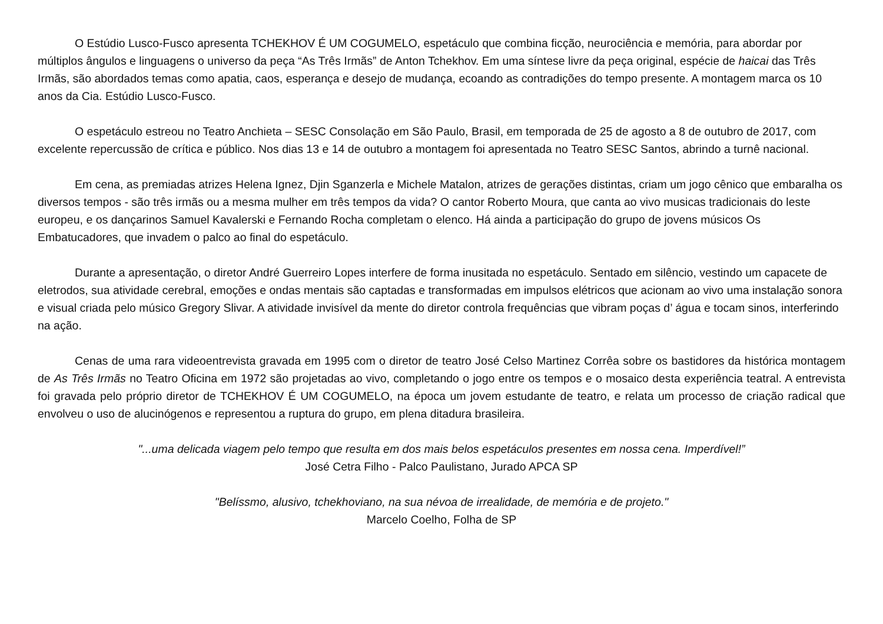O Estúdio Lusco-Fusco apresenta TCHEKHOV É UM COGUMELO, espetáculo que combina ficção, neurociência e memória, para abordar por múltiplos ângulos e linguagens o universo da peça “As Três Irmãs” de Anton Tchekhov. Em uma síntese livre da peça original, espécie de haicai das Três Irmãs, são abordados temas como apatia, caos, esperança e desejo de mudança, ecoando as contradições do tempo presente. A montagem marca os 10 anos da Cia. Estúdio Lusco-Fusco.
O espetáculo estreou no Teatro Anchieta – SESC Consolação em São Paulo, Brasil, em temporada de 25 de agosto a 8 de outubro de 2017, com excelente repercussão de crítica e público. Nos dias 13 e 14 de outubro a montagem foi apresentada no Teatro SESC Santos, abrindo a turnê nacional.
Em cena, as premiadas atrizes Helena Ignez, Djin Sganzerla e Michele Matalon, atrizes de gerações distintas, criam um jogo cênico que embaralha os diversos tempos - são três irmãs ou a mesma mulher em três tempos da vida? O cantor Roberto Moura, que canta ao vivo musicas tradicionais do leste europeu, e os dançarinos Samuel Kavalerski e Fernando Rocha completam o elenco. Há ainda a participação do grupo de jovens músicos Os Embatucadores, que invadem o palco ao final do espetáculo.
Durante a apresentação, o diretor André Guerreiro Lopes interfere de forma inusitada no espetáculo. Sentado em silêncio, vestindo um capacete de eletrodos, sua atividade cerebral, emoções e ondas mentais são captadas e transformadas em impulsos elétricos que acionam ao vivo uma instalação sonora e visual criada pelo músico Gregory Slivar. A atividade invisível da mente do diretor controla frequências que vibram poças d’ água e tocam sinos, interferindo na ação.
Cenas de uma rara videoentrevista gravada em 1995 com o diretor de teatro José Celso Martinez Corrêa sobre os bastidores da histórica montagem de As Três Irmãs no Teatro Oficina em 1972 são projetadas ao vivo, completando o jogo entre os tempos e o mosaico desta experiência teatral. A entrevista foi gravada pelo próprio diretor de TCHEKHOV É UM COGUMELO, na época um jovem estudante de teatro, e relata um processo de criação radical que envolveu o uso de alucinógenos e representou a ruptura do grupo, em plena ditadura brasileira.
"...uma delicada viagem pelo tempo que resulta em dos mais belos espetáculos presentes em nossa cena. Imperdível!”
José Cetra Filho - Palco Paulistano, Jurado APCA SP
"Belíssmo, alusivo, tchekhoviano, na sua névoa de irrealidade, de memória e de projeto."
Marcelo Coelho, Folha de SP